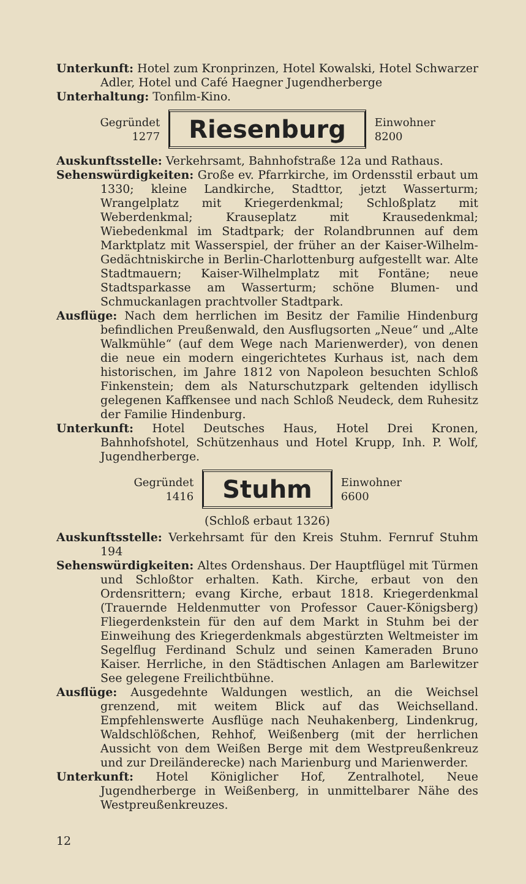Unterkunft: Hotel zum Kronprinzen, Hotel Kowalski, Hotel Schwarzer Adler, Hotel und Café Haegner Jugendherberge
Unterhaltung: Tonfilm-Kino.
Gegründet
1277
Riesenburg
Einwohner
8200
Auskunftsstelle: Verkehrsamt, Bahnhofstraße 12a und Rathaus.
Sehenswürdigkeiten: Große ev. Pfarrkirche, im Ordensstil erbaut um 1330; kleine Landkirche, Stadttor, jetzt Wasserturm; Wrangelplatz mit Kriegerdenkmal; Schloßplatz mit Weberdenkmal; Krauseplatz mit Krausedenkmal; Wiebedenkmal im Stadtpark; der Rolandbrunnen auf dem Marktplatz mit Wasserspiel, der früher an der Kaiser-Wilhelm-Gedächtniskirche in Berlin-Charlottenburg aufgestellt war. Alte Stadtmauern; Kaiser-Wilhelmplatz mit Fontäne; neue Stadtsparkasse am Wasserturm; schöne Blumen- und Schmuckanlagen prachtvoller Stadtpark.
Ausflüge: Nach dem herrlichen im Besitz der Familie Hindenburg befindlichen Preußenwald, den Ausflugsorten „Neue“ und „Alte Walkmühle“ (auf dem Wege nach Marienwerder), von denen die neue ein modern eingerichtetes Kurhaus ist, nach dem historischen, im Jahre 1812 von Napoleon besuchten Schloß Finkenstein; dem als Naturschutzpark geltenden idyllisch gelegenen Kaffkensee und nach Schloß Neudeck, dem Ruhesitz der Familie Hindenburg.
Unterkunft: Hotel Deutsches Haus, Hotel Drei Kronen, Bahnhofshotel, Schützenhaus und Hotel Krupp, Inh. P. Wolf, Jugendherberge.
Gegründet
1416
Stuhm
Einwohner
6600
(Schloß erbaut 1326)
Auskunftsstelle: Verkehrsamt für den Kreis Stuhm. Fernruf Stuhm 194
Sehenswürdigkeiten: Altes Ordenshaus. Der Hauptflügel mit Türmen und Schloßtor erhalten. Kath. Kirche, erbaut von den Ordensrittern; evang Kirche, erbaut 1818. Kriegerdenkmal (Trauernde Heldenmutter von Professor Cauer-Königsberg) Fliegerdenkstein für den auf dem Markt in Stuhm bei der Einweihung des Kriegerdenkmals abgestürzten Weltmeister im Segelflug Ferdinand Schulz und seinen Kameraden Bruno Kaiser. Herrliche, in den Städtischen Anlagen am Barlewitzer See gelegene Freilichtbühne.
Ausflüge: Ausgedehnte Waldungen westlich, an die Weichsel grenzend, mit weitem Blick auf das Weichselland. Empfehlenswerte Ausflüge nach Neuhakenberg, Lindenkrug, Waldschlößchen, Rehhof, Weißenberg (mit der herrlichen Aussicht von dem Weißen Berge mit dem Westpreußenkreuz und zur Dreiländerecke) nach Marienburg und Marienwerder.
Unterkunft: Hotel Königlicher Hof, Zentralhotel, Neue Jugendherberge in Weißenberg, in unmittelbarer Nähe des Westpreußenkreuzes.
12